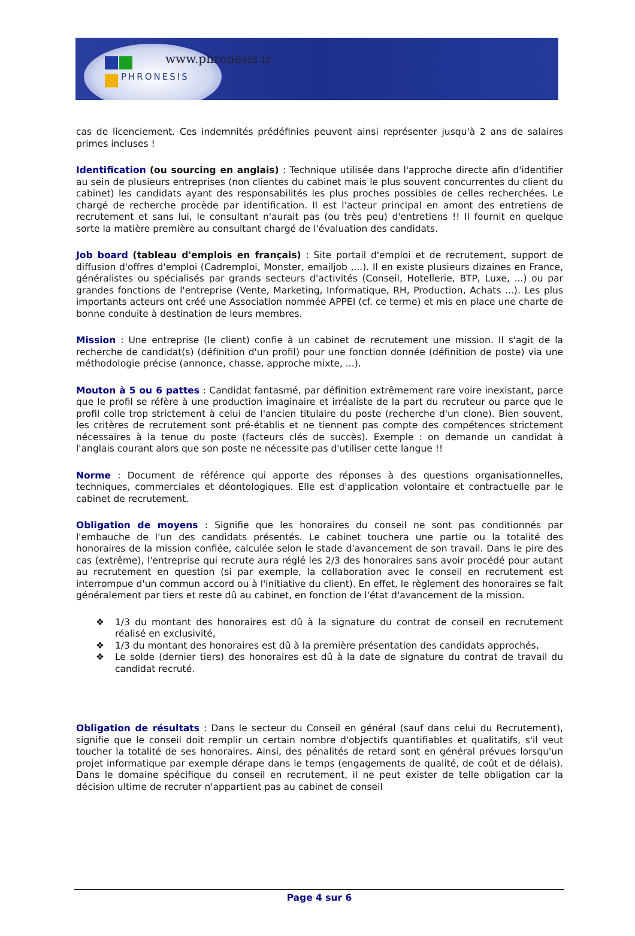www.phronesis.fr
PHRONESIS
cas de licenciement. Ces indemnités prédéfinies peuvent ainsi représenter jusqu'à 2 ans de salaires primes incluses !
Identification (ou sourcing en anglais) : Technique utilisée dans l'approche directe afin d'identifier au sein de plusieurs entreprises (non clientes du cabinet mais le plus souvent concurrentes du client du cabinet) les candidats ayant des responsabilités les plus proches possibles de celles recherchées. Le chargé de recherche procède par identification. Il est l'acteur principal en amont des entretiens de recrutement et sans lui, le consultant n'aurait pas (ou très peu) d'entretiens !! Il fournit en quelque sorte la matière première au consultant chargé de l'évaluation des candidats.
Job board (tableau d'emplois en français) : Site portail d'emploi et de recrutement, support de diffusion d'offres d'emploi (Cadremploi, Monster, emailjob ,...). Il en existe plusieurs dizaines en France, généralistes ou spécialisés par grands secteurs d'activités (Conseil, Hotellerie, BTP, Luxe, ...) ou par grandes fonctions de l'entreprise (Vente, Marketing, Informatique, RH, Production, Achats ...). Les plus importants acteurs ont créé une Association nommée APPEI (cf. ce terme) et mis en place une charte de bonne conduite à destination de leurs membres.
Mission : Une entreprise (le client) confie à un cabinet de recrutement une mission. Il s'agit de la recherche de candidat(s) (définition d'un profil) pour une fonction donnée (définition de poste) via une méthodologie précise (annonce, chasse, approche mixte, ...).
Mouton à 5 ou 6 pattes : Candidat fantasmé, par définition extrêmement rare voire inexistant, parce que le profil se réfère à une production imaginaire et irréaliste de la part du recruteur ou parce que le profil colle trop strictement à celui de l'ancien titulaire du poste (recherche d'un clone). Bien souvent, les critères de recrutement sont pré-établis et ne tiennent pas compte des compétences strictement nécessaires à la tenue du poste (facteurs clés de succès). Exemple : on demande un candidat à l'anglais courant alors que son poste ne nécessite pas d'utiliser cette langue !!
Norme : Document de référence qui apporte des réponses à des questions organisationnelles, techniques, commerciales et déontologiques. Elle est d'application volontaire et contractuelle par le cabinet de recrutement.
Obligation de moyens : Signifie que les honoraires du conseil ne sont pas conditionnés par l'embauche de l'un des candidats présentés. Le cabinet touchera une partie ou la totalité des honoraires de la mission confiée, calculée selon le stade d'avancement de son travail. Dans le pire des cas (extrême), l'entreprise qui recrute aura réglé les 2/3 des honoraires sans avoir procédé pour autant au recrutement en question (si par exemple, la collaboration avec le conseil en recrutement est interrompue d'un commun accord ou à l'initiative du client). En effet, le règlement des honoraires se fait généralement par tiers et reste dû au cabinet, en fonction de l'état d'avancement de la mission.
❖ 1/3 du montant des honoraires est dû à la signature du contrat de conseil en recrutement réalisé en exclusivité,
❖ 1/3 du montant des honoraires est dû à la première présentation des candidats approchés,
❖ Le solde (dernier tiers) des honoraires est dû à la date de signature du contrat de travail du candidat recruté.
Obligation de résultats : Dans le secteur du Conseil en général (sauf dans celui du Recrutement), signifie que le conseil doit remplir un certain nombre d'objectifs quantifiables et qualitatifs, s'il veut toucher la totalité de ses honoraires. Ainsi, des pénalités de retard sont en général prévues lorsqu'un projet informatique par exemple dérape dans le temps (engagements de qualité, de coût et de délais). Dans le domaine spécifique du conseil en recrutement, il ne peut exister de telle obligation car la décision ultime de recruter n'appartient pas au cabinet de conseil
Page 4 sur 6